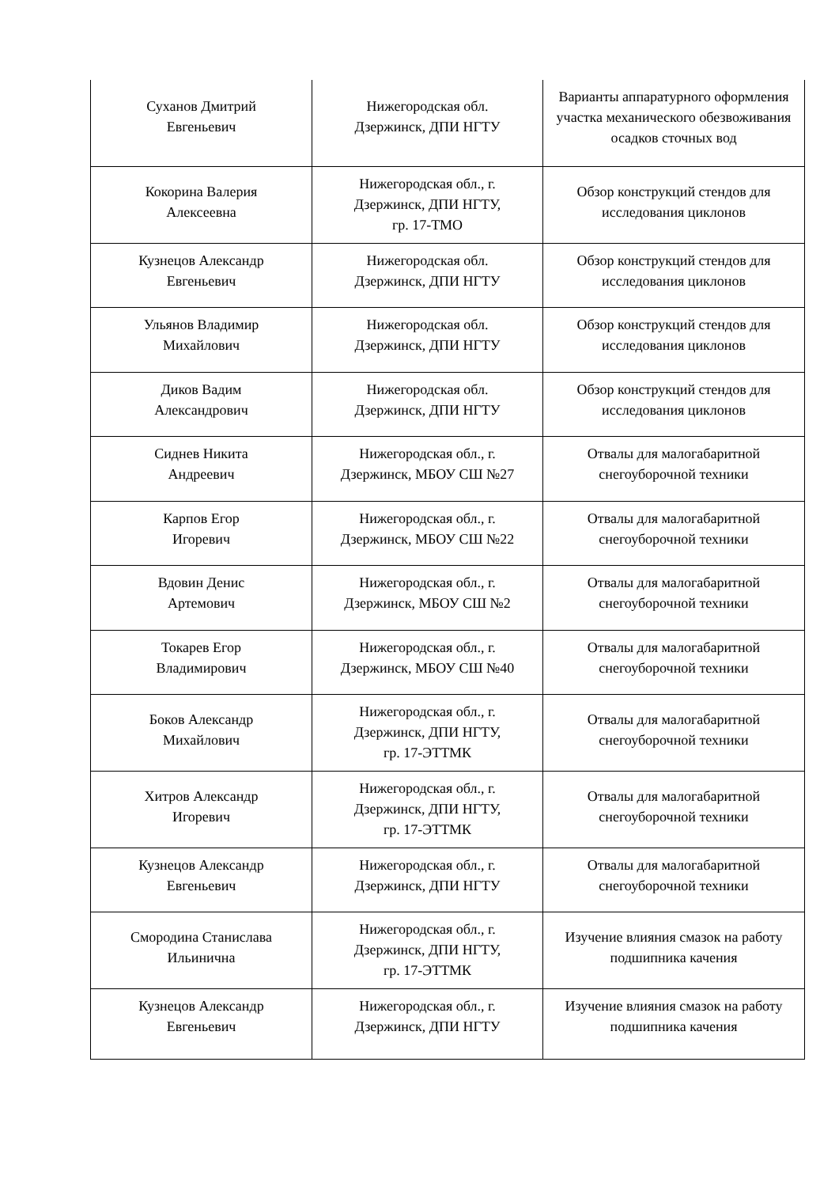| Суханов Дмитрий Евгеньевич | Нижегородская обл. Дзержинск, ДПИ НГТУ | Варианты аппаратурного оформления участка механического обезвоживания осадков сточных вод |
| Кокорина Валерия Алексеевна | Нижегородская обл., г. Дзержинск, ДПИ НГТУ, гр. 17-ТМО | Обзор конструкций стендов для исследования циклонов |
| Кузнецов Александр Евгеньевич | Нижегородская обл. Дзержинск, ДПИ НГТУ | Обзор конструкций стендов для исследования циклонов |
| Ульянов Владимир Михайлович | Нижегородская обл. Дзержинск, ДПИ НГТУ | Обзор конструкций стендов для исследования циклонов |
| Диков Вадим Александрович | Нижегородская обл. Дзержинск, ДПИ НГТУ | Обзор конструкций стендов для исследования циклонов |
| Сиднев Никита Андреевич | Нижегородская обл., г. Дзержинск, МБОУ СШ №27 | Отвалы для малогабаритной снегоуборочной техники |
| Карпов Егор Игоревич | Нижегородская обл., г. Дзержинск, МБОУ СШ №22 | Отвалы для малогабаритной снегоуборочной техники |
| Вдовин Денис Артемович | Нижегородская обл., г. Дзержинск, МБОУ СШ №2 | Отвалы для малогабаритной снегоуборочной техники |
| Токарев Егор Владимирович | Нижегородская обл., г. Дзержинск, МБОУ СШ №40 | Отвалы для малогабаритной снегоуборочной техники |
| Боков Александр Михайлович | Нижегородская обл., г. Дзержинск, ДПИ НГТУ, гр. 17-ЭТТМК | Отвалы для малогабаритной снегоуборочной техники |
| Хитров Александр Игоревич | Нижегородская обл., г. Дзержинск, ДПИ НГТУ, гр. 17-ЭТТМК | Отвалы для малогабаритной снегоуборочной техники |
| Кузнецов Александр Евгеньевич | Нижегородская обл., г. Дзержинск, ДПИ НГТУ | Отвалы для малогабаритной снегоуборочной техники |
| Смородина Станислава Ильинична | Нижегородская обл., г. Дзержинск, ДПИ НГТУ, гр. 17-ЭТТМК | Изучение влияния смазок на работу подшипника качения |
| Кузнецов Александр Евгеньевич | Нижегородская обл., г. Дзержинск, ДПИ НГТУ | Изучение влияния смазок на работу подшипника качения |